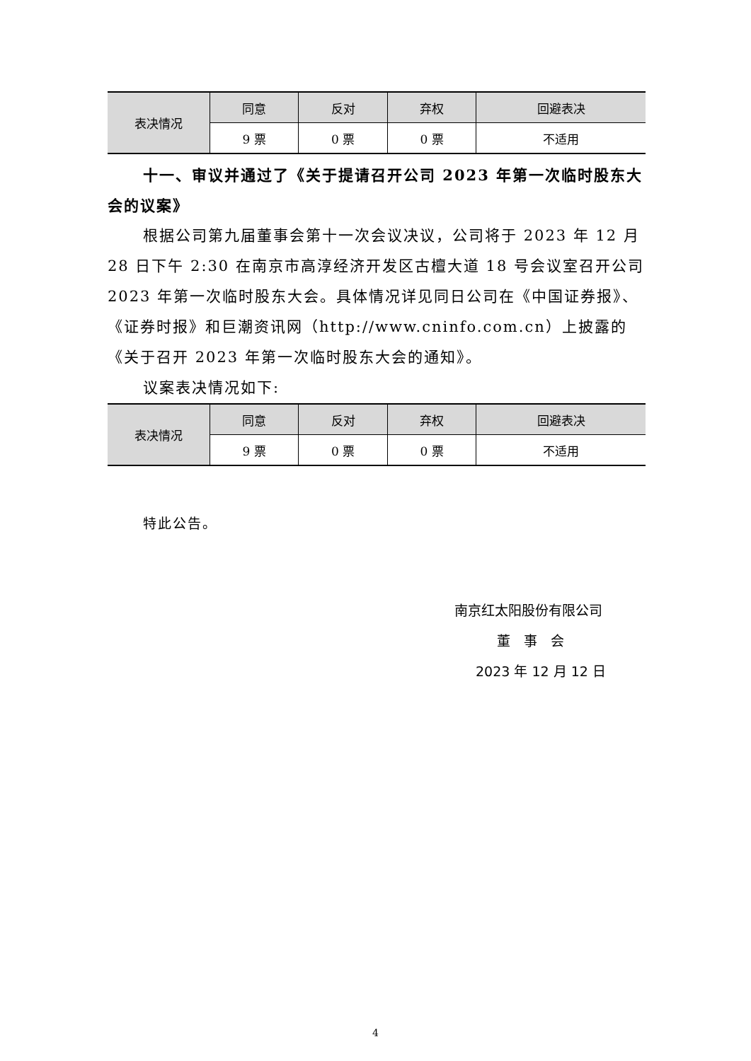| 表决情况 | 同意 | 反对 | 弃权 | 回避表决 |
| | 9 票 | 0 票 | 0 票 | 不适用 |
十一、审议并通过了《关于提请召开公司 2023 年第一次临时股东大会的议案》
根据公司第九届董事会第十一次会议决议，公司将于 2023 年 12 月 28 日下午 2:30 在南京市高淳经济开发区古檀大道 18 号会议室召开公司 2023 年第一次临时股东大会。具体情况详见同日公司在《中国证券报》、《证券时报》和巨潮资讯网（http://www.cninfo.com.cn）上披露的《关于召开 2023 年第一次临时股东大会的通知》。
议案表决情况如下:
| 表决情况 | 同意 | 反对 | 弃权 | 回避表决 |
| | 9 票 | 0 票 | 0 票 | 不适用 |
特此公告。
南京红太阳股份有限公司
董　事　会
2023 年 12 月 12 日
4